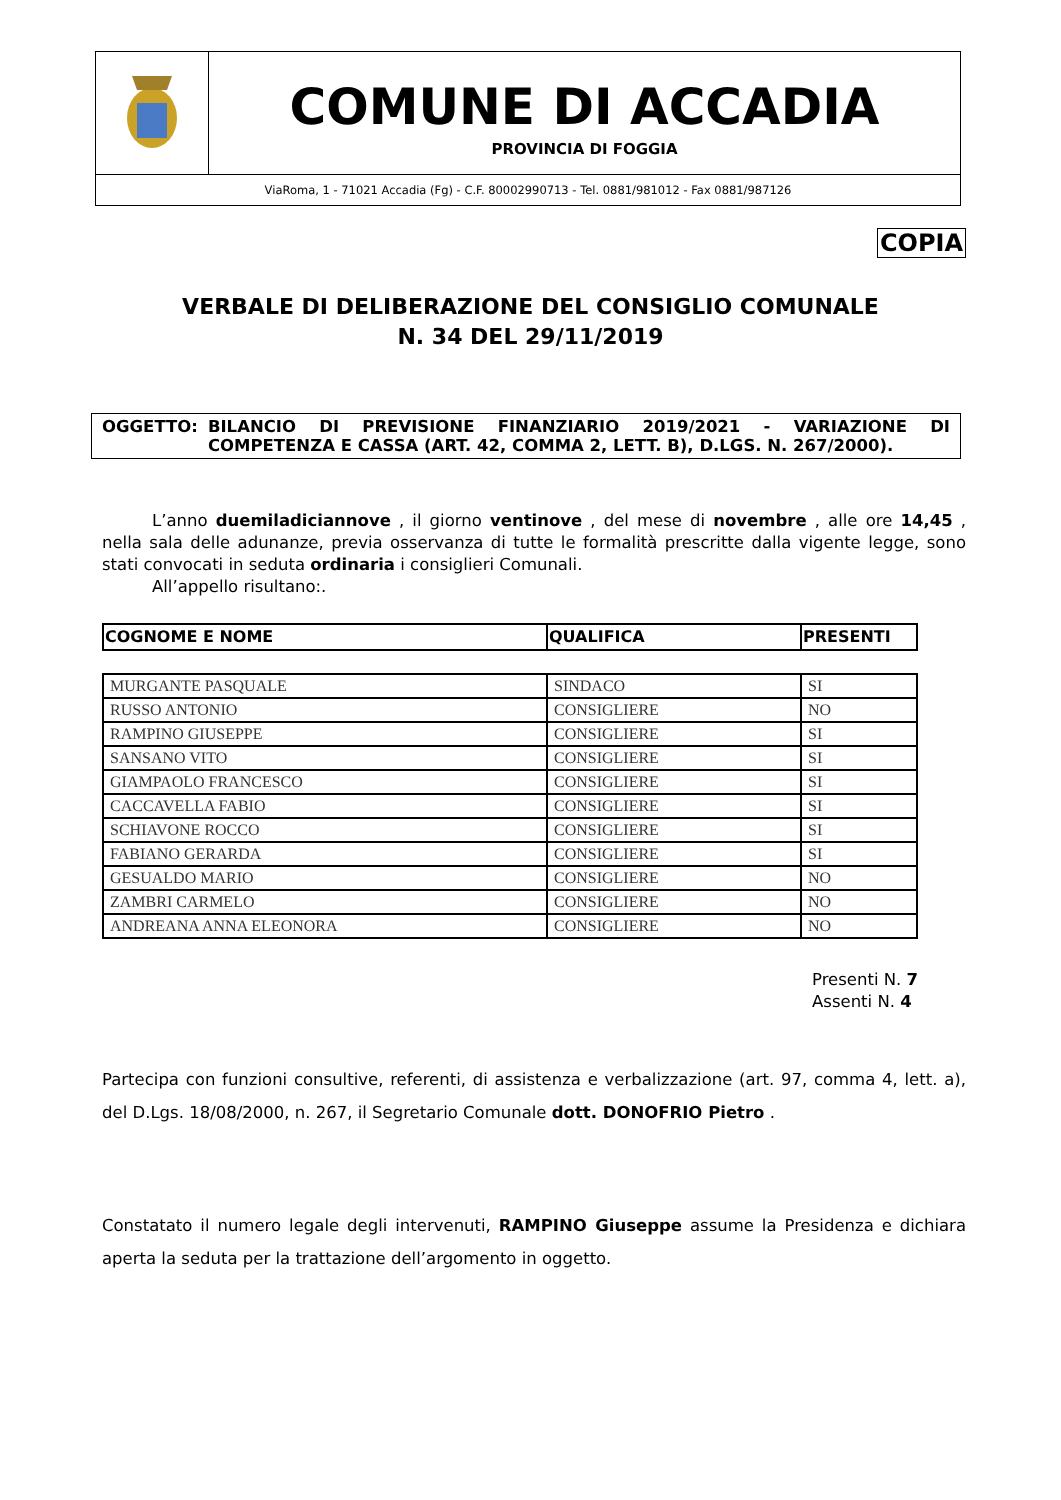COMUNE DI ACCADIA
PROVINCIA DI FOGGIA
ViaRoma, 1 - 71021 Accadia (Fg) - C.F. 80002990713 - Tel. 0881/981012 - Fax 0881/987126
COPIA
VERBALE DI DELIBERAZIONE DEL CONSIGLIO COMUNALE
N. 34 DEL 29/11/2019
OGGETTO: BILANCIO DI PREVISIONE FINANZIARIO 2019/2021 - VARIAZIONE DI COMPETENZA E CASSA (ART. 42, COMMA 2, LETT. B), D.LGS. N. 267/2000).
L’anno duemiladiciannove , il giorno ventinove , del mese di novembre , alle ore 14,45 , nella sala delle adunanze, previa osservanza di tutte le formalità prescritte dalla vigente legge, sono stati convocati in seduta ordinaria i consiglieri Comunali.
All’appello risultano:.
| COGNOME E NOME | QUALIFICA | PRESENTI |
| --- | --- | --- |
| MURGANTE PASQUALE | SINDACO | SI |
| RUSSO ANTONIO | CONSIGLIERE | NO |
| RAMPINO GIUSEPPE | CONSIGLIERE | SI |
| SANSANO VITO | CONSIGLIERE | SI |
| GIAMPAOLO FRANCESCO | CONSIGLIERE | SI |
| CACCAVELLA FABIO | CONSIGLIERE | SI |
| SCHIAVONE ROCCO | CONSIGLIERE | SI |
| FABIANO GERARDA | CONSIGLIERE | SI |
| GESUALDO MARIO | CONSIGLIERE | NO |
| ZAMBRI CARMELO | CONSIGLIERE | NO |
| ANDREANA ANNA ELEONORA | CONSIGLIERE | NO |
Presenti N. 7
Assenti N. 4
Partecipa con funzioni consultive, referenti, di assistenza e verbalizzazione (art. 97, comma 4, lett. a), del D.Lgs. 18/08/2000, n. 267, il Segretario Comunale dott. DONOFRIO Pietro .
Constatato il numero legale degli intervenuti, RAMPINO Giuseppe assume la Presidenza e dichiara aperta la seduta per la trattazione dell’argomento in oggetto.